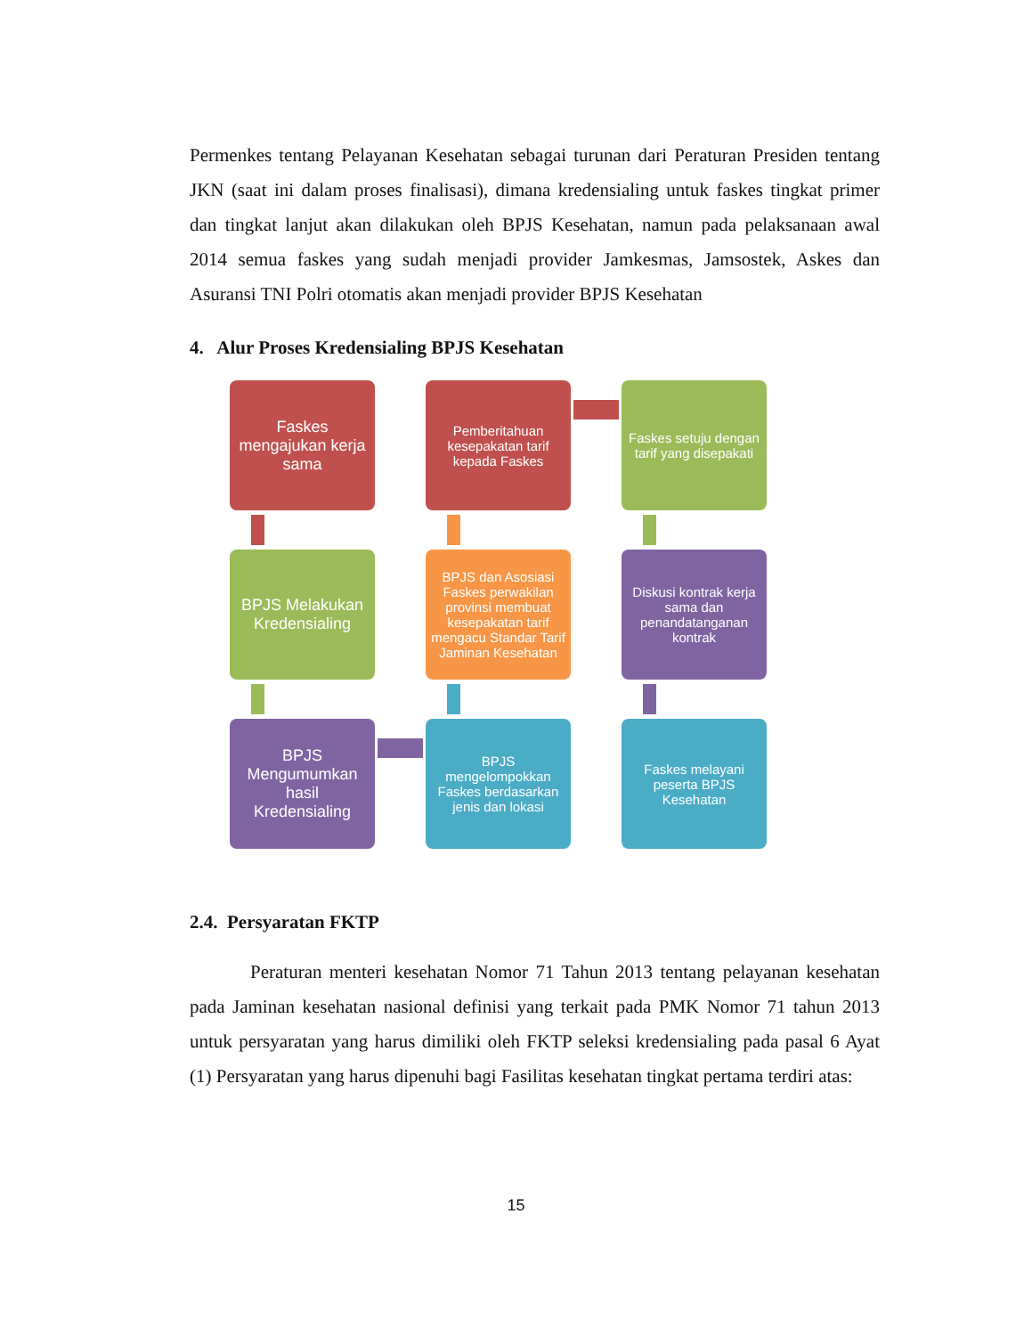Permenkes tentang Pelayanan Kesehatan sebagai turunan dari Peraturan Presiden tentang JKN (saat ini dalam proses finalisasi), dimana kredensialing untuk faskes tingkat primer dan tingkat lanjut akan dilakukan oleh BPJS Kesehatan, namun pada pelaksanaan awal 2014 semua faskes yang sudah menjadi provider Jamkesmas, Jamsostek, Askes dan Asuransi TNI Polri otomatis akan menjadi provider BPJS Kesehatan
4. Alur Proses Kredensialing BPJS Kesehatan
Faskes mengajukan kerja sama
Pemberitahuan kesepakatan tarif kepada Faskes
Faskes setuju dengan tarif yang disepakati
BPJS Melakukan Kredensialing
BPJS dan Asosiasi Faskes perwakilan provinsi membuat kesepakatan tarif mengacu Standar Tarif Jaminan Kesehatan
Diskusi kontrak kerja sama dan penandatanganan kontrak
BPJS Mengumumkan hasil Kredensialing
BPJS mengelompokkan Faskes berdasarkan jenis dan lokasi
Faskes melayani peserta BPJS Kesehatan
2.4. Persyaratan FKTP
Peraturan menteri kesehatan Nomor 71 Tahun 2013 tentang pelayanan kesehatan pada Jaminan kesehatan nasional definisi yang terkait pada PMK Nomor 71 tahun 2013 untuk persyaratan yang harus dimiliki oleh FKTP seleksi kredensialing pada pasal 6 Ayat (1) Persyaratan yang harus dipenuhi bagi Fasilitas kesehatan tingkat pertama terdiri atas:
15